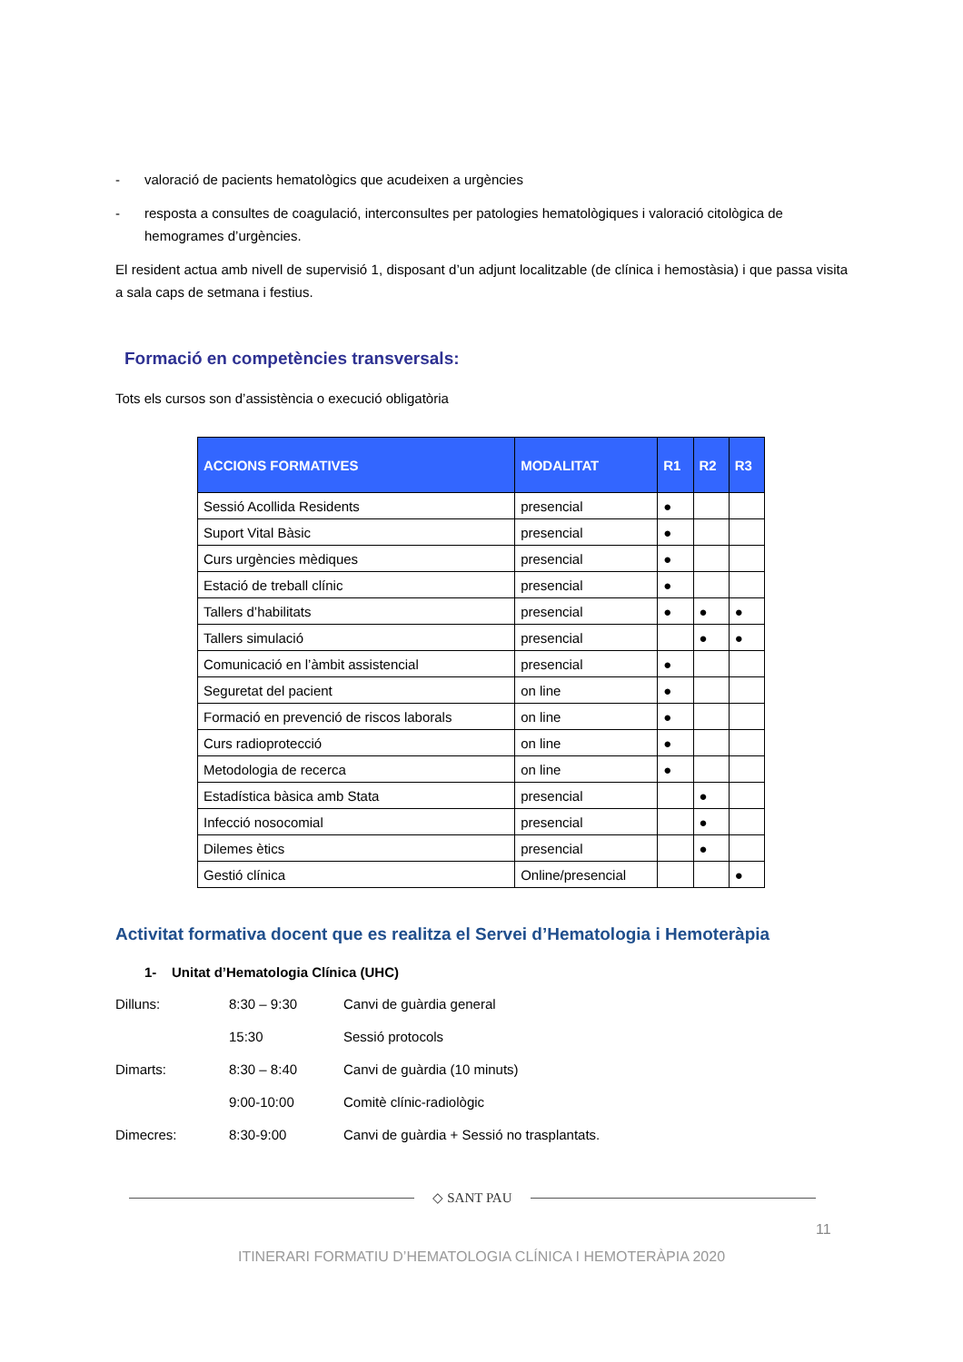- valoració de pacients hematològics que acudeixen a urgències
- resposta a consultes de coagulació, interconsultes per patologies hematològiques i valoració citològica de hemogrames d’urgències.
El resident actua amb nivell de supervisió 1, disposant d’un adjunt localitzable (de clínica i hemostàsia) i que passa visita a sala caps de setmana i festius.
Formació en competències transversals:
Tots els cursos son d’assistència o execució obligatòria
| ACCIONS FORMATIVES | MODALITAT | R1 | R2 | R3 |
| --- | --- | --- | --- | --- |
| Sessió Acollida Residents | presencial | ● | | |
| Suport Vital Bàsic | presencial | ● | | |
| Curs urgències mèdiques | presencial | ● | | |
| Estació de treball clínic | presencial | ● | | |
| Tallers d’habilitats | presencial | ● | ● | ● |
| Tallers simulació | presencial | | ● | ● |
| Comunicació en l’àmbit assistencial | presencial | ● | | |
| Seguretat del pacient | on line | ● | | |
| Formació en prevenció de riscos laborals | on line | ● | | |
| Curs radioprotecció | on line | ● | | |
| Metodologia de recerca | on line | ● | | |
| Estadística bàsica amb Stata | presencial | | ● | |
| Infecció nosocomial | presencial | | ● | |
| Dilemes ètics | presencial | | ● | |
| Gestió clínica | Online/presencial | | | ● |
Activitat formativa docent que es realitza el Servei d’Hematologia i Hemoteràpia
1- Unitat d’Hematologia Clínica (UHC)
Dilluns: 8:30 – 9:30 Canvi de guàrdia general 15:30 Sessió protocols Dimarts: 8:30 – 8:40 Canvi de guàrdia (10 minuts) 9:00-10:00 Comitè clínic-radiològic Dimecres: 8:30-9:00 Canvi de guàrdia + Sessió no trasplantats.
◇ SANT PAU
11
ITINERARI FORMATIU D’HEMATOLOGIA CLÍNICA I HEMOTERÀPIA 2020